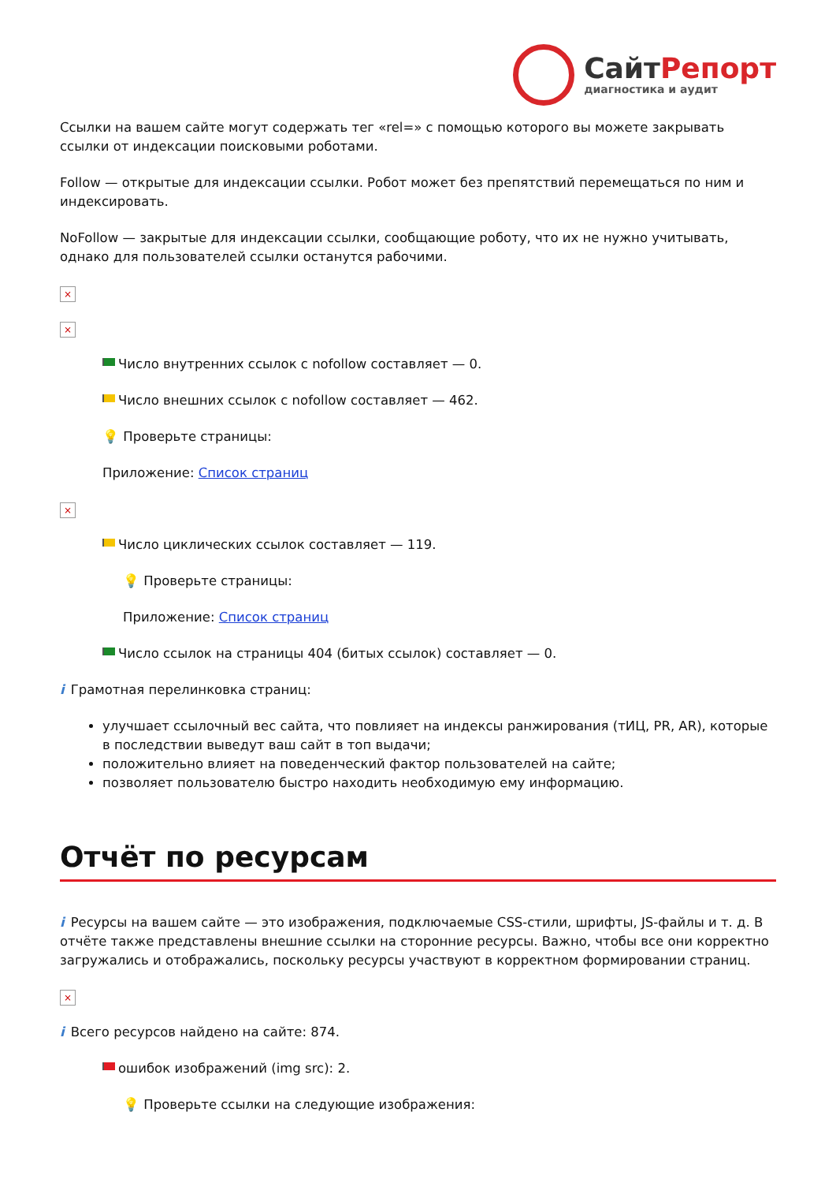СайтРепорт
диагностика и аудит
Ссылки на вашем сайте могут содержать тег «rel=» с помощью которого вы можете закрывать ссылки от индексации поисковыми роботами.
Follow — открытые для индексации ссылки. Робот может без препятствий перемещаться по ним и индексировать.
NoFollow — закрытые для индексации ссылки, сообщающие роботу, что их не нужно учитывать, однако для пользователей ссылки останутся рабочими.
×
×
Число внутренних ссылок с nofollow составляет — 0.
Число внешних ссылок с nofollow составляет — 462.
💡 Проверьте страницы:
Приложение: Список страниц
×
Число циклических ссылок составляет — 119.
💡 Проверьте страницы:
Приложение: Список страниц
Число ссылок на страницы 404 (битых ссылок) составляет — 0.
i Грамотная перелинковка страниц:
улучшает ссылочный вес сайта, что повлияет на индексы ранжирования (тИЦ, PR, AR), которые в последствии выведут ваш сайт в топ выдачи;
положительно влияет на поведенческий фактор пользователей на сайте;
позволяет пользователю быстро находить необходимую ему информацию.
Отчёт по ресурсам
i Ресурсы на вашем сайте — это изображения, подключаемые CSS-стили, шрифты, JS-файлы и т. д. В отчёте также представлены внешние ссылки на сторонние ресурсы. Важно, чтобы все они корректно загружались и отображались, поскольку ресурсы участвуют в корректном формировании страниц.
×
i Всего ресурсов найдено на сайте: 874.
ошибок изображений (img src): 2.
💡 Проверьте ссылки на следующие изображения: